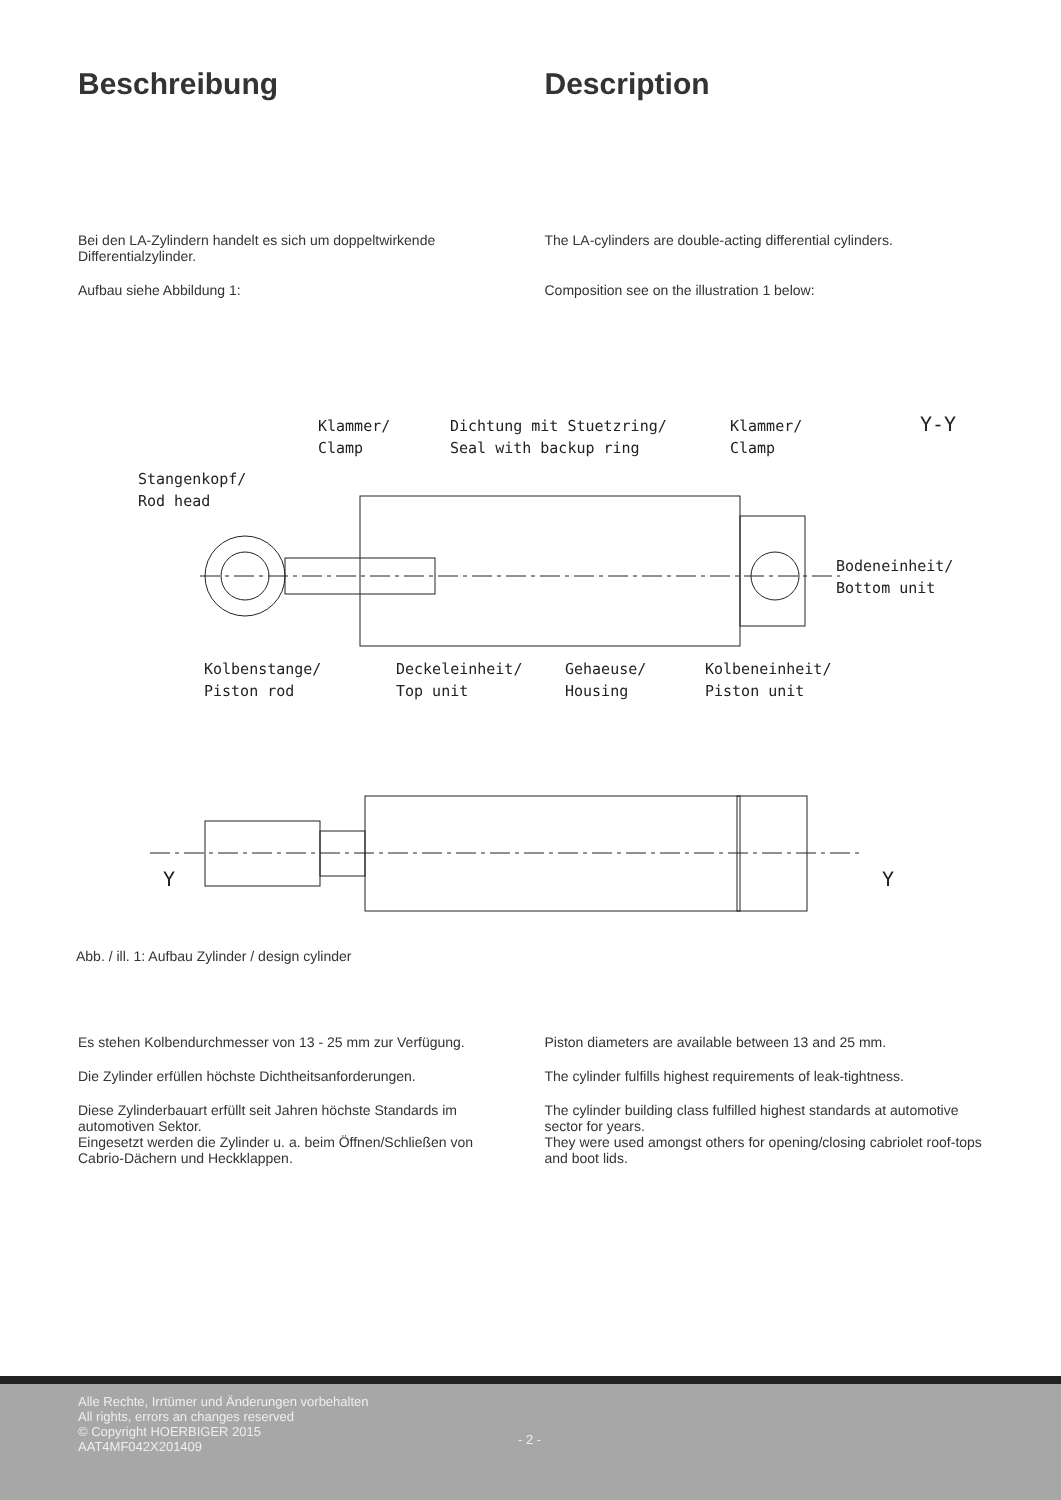Beschreibung Description
Bei den LA-Zylindern handelt es sich um doppeltwirkende Differentialzylinder.
Aufbau siehe Abbildung 1:
The LA-cylinders are double-acting differential cylinders.
Composition see on the illustration 1 below:
Klammer/
Clamp
Dichtung mit Stuetzring/
Seal with backup ring
Klammer/
Clamp
Y-Y
Stangenkopf/
Rod head
Bodeneinheit/
Bottom unit
Kolbenstange/
Piston rod
Deckeleinheit/
Top unit
Gehaeuse/
Housing
Kolbeneinheit/
Piston unit
Y
Y
Abb. / ill. 1: Aufbau Zylinder / design cylinder
Es stehen Kolbendurchmesser von 13 - 25 mm zur Verfügung.
Die Zylinder erfüllen höchste Dichtheitsanforderungen.
Diese Zylinderbauart erfüllt seit Jahren höchste Standards im automotiven Sektor.
Eingesetzt werden die Zylinder u. a. beim Öffnen/Schließen von Cabrio-Dächern und Heckklappen.
Piston diameters are available between 13 and 25 mm.
The cylinder fulfills highest requirements of leak-tightness.
The cylinder building class fulfilled highest standards at automotive sector for years.
They were used amongst others for opening/closing cabriolet roof-tops and boot lids.
Alle Rechte, Irrtümer und Änderungen vorbehalten
All rights, errors an changes reserved
© Copyright HOERBIGER 2015
AAT4MF042X201409
- 2 -